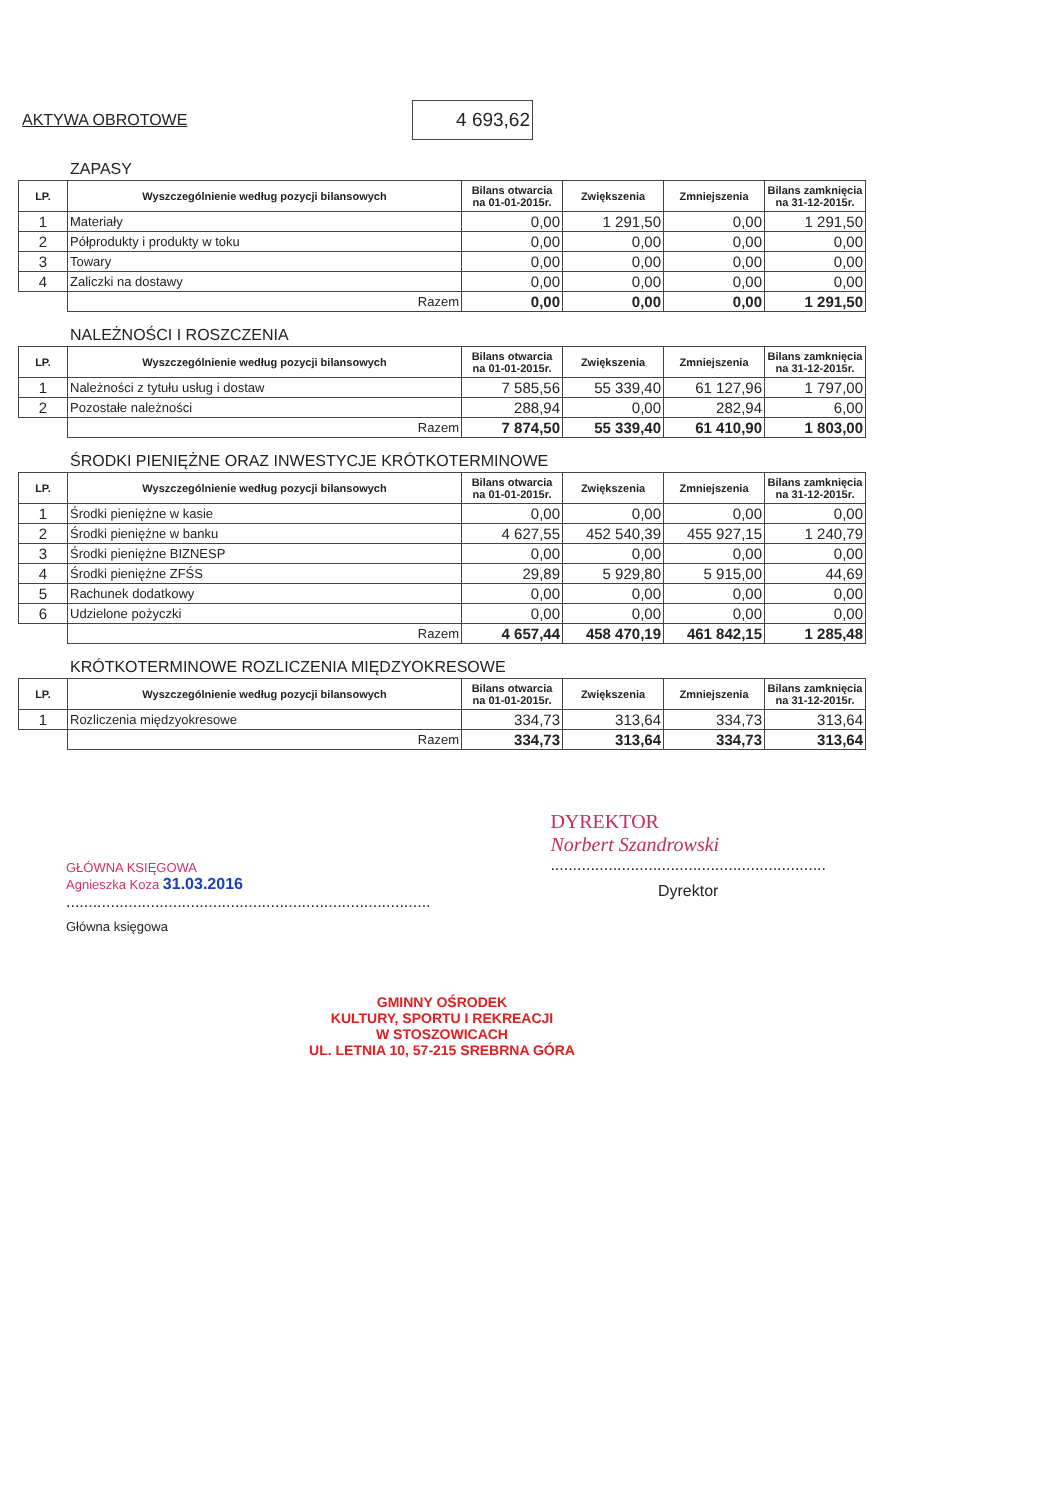AKTYWA OBROTOWE
4 693,62
ZAPASY
| LP. | Wyszczególnienie według pozycji bilansowych | Bilans otwarcia na 01-01-2015r. | Zwiększenia | Zmniejszenia | Bilans zamknięcia na 31-12-2015r. |
| --- | --- | --- | --- | --- | --- |
| 1 | Materiały | 0,00 | 1 291,50 | 0,00 | 1 291,50 |
| 2 | Półprodukty i produkty w toku | 0,00 | 0,00 | 0,00 | 0,00 |
| 3 | Towary | 0,00 | 0,00 | 0,00 | 0,00 |
| 4 | Zaliczki na dostawy | 0,00 | 0,00 | 0,00 | 0,00 |
| | Razem | 0,00 | 0,00 | 0,00 | 1 291,50 |
NALEŻNOŚCI I ROSZCZENIA
| LP. | Wyszczególnienie według pozycji bilansowych | Bilans otwarcia na 01-01-2015r. | Zwiększenia | Zmniejszenia | Bilans zamknięcia na 31-12-2015r. |
| --- | --- | --- | --- | --- | --- |
| 1 | Należności z tytułu usług i dostaw | 7 585,56 | 55 339,40 | 61 127,96 | 1 797,00 |
| 2 | Pozostałe należności | 288,94 | 0,00 | 282,94 | 6,00 |
| | Razem | 7 874,50 | 55 339,40 | 61 410,90 | 1 803,00 |
ŚRODKI PIENIĘŻNE ORAZ INWESTYCJE KRÓTKOTERMINOWE
| LP. | Wyszczególnienie według pozycji bilansowych | Bilans otwarcia na 01-01-2015r. | Zwiększenia | Zmniejszenia | Bilans zamknięcia na 31-12-2015r. |
| --- | --- | --- | --- | --- | --- |
| 1 | Środki pieniężne w kasie | 0,00 | 0,00 | 0,00 | 0,00 |
| 2 | Środki pieniężne w banku | 4 627,55 | 452 540,39 | 455 927,15 | 1 240,79 |
| 3 | Środki pieniężne BIZNESP | 0,00 | 0,00 | 0,00 | 0,00 |
| 4 | Środki pieniężne ZFŚS | 29,89 | 5 929,80 | 5 915,00 | 44,69 |
| 5 | Rachunek dodatkowy | 0,00 | 0,00 | 0,00 | 0,00 |
| 6 | Udzielone pożyczki | 0,00 | 0,00 | 0,00 | 0,00 |
| | Razem | 4 657,44 | 458 470,19 | 461 842,15 | 1 285,48 |
KRÓTKOTERMINOWE ROZLICZENIA MIĘDZYOKRESOWE
| LP. | Wyszczególnienie według pozycji bilansowych | Bilans otwarcia na 01-01-2015r. | Zwiększenia | Zmniejszenia | Bilans zamknięcia na 31-12-2015r. |
| --- | --- | --- | --- | --- | --- |
| 1 | Rozliczenia międzyokresowe | 334,73 | 313,64 | 334,73 | 313,64 |
| | Razem | 334,73 | 313,64 | 334,73 | 313,64 |
GŁÓWNA KSIĘGOWA
Agnieszka Koza 31.03.2016
..................................................................................
Główna księgowa
DYREKTOR
Norbert Szandrowski
..............................................................
Dyrektor
GMINNY OŚRODEK
KULTURY, SPORTU I REKREACJI
W STOSZOWICACH
UL. LETNIA 10, 57-215 SREBRNA GÓRA